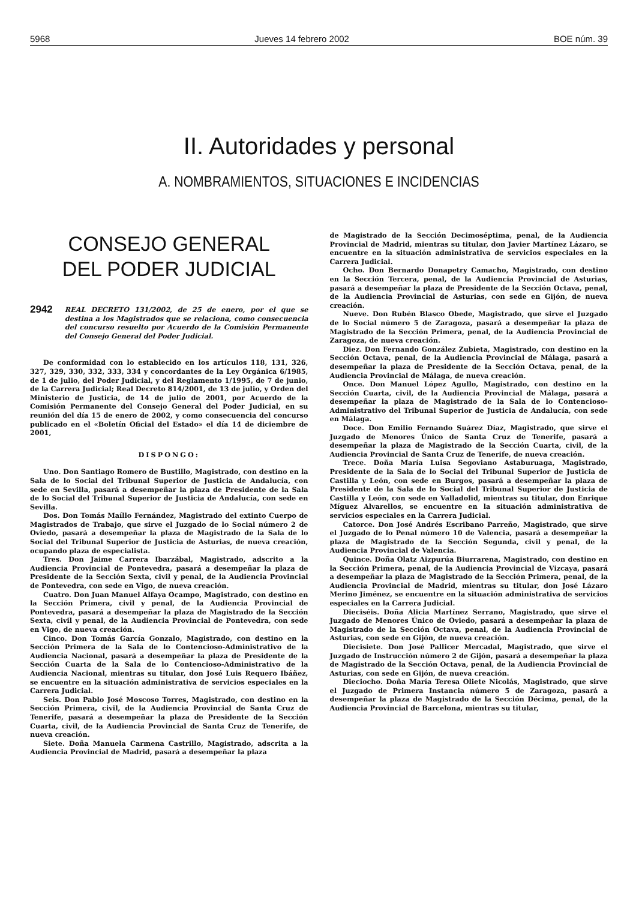5968 Jueves 14 febrero 2002 BOE núm. 39
II. Autoridades y personal
A. NOMBRAMIENTOS, SITUACIONES E INCIDENCIAS
CONSEJO GENERAL
DEL PODER JUDICIAL
2942 REAL DECRETO 131/2002, de 25 de enero, por el que se destina a los Magistrados que se relaciona, como consecuencia del concurso resuelto por Acuerdo de la Comisión Permanente del Consejo General del Poder Judicial.
De conformidad con lo establecido en los artículos 118, 131, 326, 327, 329, 330, 332, 333, 334 y concordantes de la Ley Orgánica 6/1985, de 1 de julio, del Poder Judicial, y del Reglamento 1/1995, de 7 de junio, de la Carrera Judicial; Real Decreto 814/2001, de 13 de julio, y Orden del Ministerio de Justicia, de 14 de julio de 2001, por Acuerdo de la Comisión Permanente del Consejo General del Poder Judicial, en su reunión del día 15 de enero de 2002, y como consecuencia del concurso publicado en el «Boletín Oficial del Estado» el día 14 de diciembre de 2001,
DISPONGO:
Uno. Don Santiago Romero de Bustillo, Magistrado, con destino en la Sala de lo Social del Tribunal Superior de Justicia de Andalucía, con sede en Sevilla, pasará a desempeñar la plaza de Presidente de la Sala de lo Social del Tribunal Superior de Justicia de Andalucía, con sede en Sevilla.
Dos. Don Tomás Maíllo Fernández, Magistrado del extinto Cuerpo de Magistrados de Trabajo, que sirve el Juzgado de lo Social número 2 de Oviedo, pasará a desempeñar la plaza de Magistrado de la Sala de lo Social del Tribunal Superior de Justicia de Asturias, de nueva creación, ocupando plaza de especialista.
Tres. Don Jaime Carrera Ibarzábal, Magistrado, adscrito a la Audiencia Provincial de Pontevedra, pasará a desempeñar la plaza de Presidente de la Sección Sexta, civil y penal, de la Audiencia Provincial de Pontevedra, con sede en Vigo, de nueva creación.
Cuatro. Don Juan Manuel Alfaya Ocampo, Magistrado, con destino en la Sección Primera, civil y penal, de la Audiencia Provincial de Pontevedra, pasará a desempeñar la plaza de Magistrado de la Sección Sexta, civil y penal, de la Audiencia Provincial de Pontevedra, con sede en Vigo, de nueva creación.
Cinco. Don Tomás García Gonzalo, Magistrado, con destino en la Sección Primera de la Sala de lo Contencioso-Administrativo de la Audiencia Nacional, pasará a desempeñar la plaza de Presidente de la Sección Cuarta de la Sala de lo Contencioso-Administrativo de la Audiencia Nacional, mientras su titular, don José Luis Requero Ibáñez, se encuentre en la situación administrativa de servicios especiales en la Carrera Judicial.
Seis. Don Pablo José Moscoso Torres, Magistrado, con destino en la Sección Primera, civil, de la Audiencia Provincial de Santa Cruz de Tenerife, pasará a desempeñar la plaza de Presidente de la Sección Cuarta, civil, de la Audiencia Provincial de Santa Cruz de Tenerife, de nueva creación.
Siete. Doña Manuela Carmena Castrillo, Magistrado, adscrita a la Audiencia Provincial de Madrid, pasará a desempeñar la plaza
de Magistrado de la Sección Decimoséptima, penal, de la Audiencia Provincial de Madrid, mientras su titular, don Javier Martínez Lázaro, se encuentre en la situación administrativa de servicios especiales en la Carrera Judicial.
Ocho. Don Bernardo Donapetry Camacho, Magistrado, con destino en la Sección Tercera, penal, de la Audiencia Provincial de Asturias, pasará a desempeñar la plaza de Presidente de la Sección Octava, penal, de la Audiencia Provincial de Asturias, con sede en Gijón, de nueva creación.
Nueve. Don Rubén Blasco Obede, Magistrado, que sirve el Juzgado de lo Social número 5 de Zaragoza, pasará a desempeñar la plaza de Magistrado de la Sección Primera, penal, de la Audiencia Provincial de Zaragoza, de nueva creación.
Diez. Don Fernando González Zubieta, Magistrado, con destino en la Sección Octava, penal, de la Audiencia Provincial de Málaga, pasará a desempeñar la plaza de Presidente de la Sección Octava, penal, de la Audiencia Provincial de Málaga, de nueva creación.
Once. Don Manuel López Agullo, Magistrado, con destino en la Sección Cuarta, civil, de la Audiencia Provincial de Málaga, pasará a desempeñar la plaza de Magistrado de la Sala de lo Contencioso-Administrativo del Tribunal Superior de Justicia de Andalucía, con sede en Málaga.
Doce. Don Emilio Fernando Suárez Díaz, Magistrado, que sirve el Juzgado de Menores Único de Santa Cruz de Tenerife, pasará a desempeñar la plaza de Magistrado de la Sección Cuarta, civil, de la Audiencia Provincial de Santa Cruz de Tenerife, de nueva creación.
Trece. Doña María Luisa Segoviano Astaburuaga, Magistrado, Presidente de la Sala de lo Social del Tribunal Superior de Justicia de Castilla y León, con sede en Burgos, pasará a desempeñar la plaza de Presidente de la Sala de lo Social del Tribunal Superior de Justicia de Castilla y León, con sede en Valladolid, mientras su titular, don Enrique Míguez Alvarellos, se encuentre en la situación administrativa de servicios especiales en la Carrera Judicial.
Catorce. Don José Andrés Escribano Parreño, Magistrado, que sirve el Juzgado de lo Penal número 10 de Valencia, pasará a desempeñar la plaza de Magistrado de la Sección Segunda, civil y penal, de la Audiencia Provincial de Valencia.
Quince. Doña Olatz Aizpurúa Biurrarena, Magistrado, con destino en la Sección Primera, penal, de la Audiencia Provincial de Vizcaya, pasará a desempeñar la plaza de Magistrado de la Sección Primera, penal, de la Audiencia Provincial de Madrid, mientras su titular, don José Lázaro Merino Jiménez, se encuentre en la situación administrativa de servicios especiales en la Carrera Judicial.
Dieciséis. Doña Alicia Martínez Serrano, Magistrado, que sirve el Juzgado de Menores Único de Oviedo, pasará a desempeñar la plaza de Magistrado de la Sección Octava, penal, de la Audiencia Provincial de Asturias, con sede en Gijón, de nueva creación.
Diecisiete. Don José Pallicer Mercadal, Magistrado, que sirve el Juzgado de Instrucción número 2 de Gijón, pasará a desempeñar la plaza de Magistrado de la Sección Octava, penal, de la Audiencia Provincial de Asturias, con sede en Gijón, de nueva creación.
Dieciocho. Doña María Teresa Oliete Nicolás, Magistrado, que sirve el Juzgado de Primera Instancia número 5 de Zaragoza, pasará a desempeñar la plaza de Magistrado de la Sección Décima, penal, de la Audiencia Provincial de Barcelona, mientras su titular,